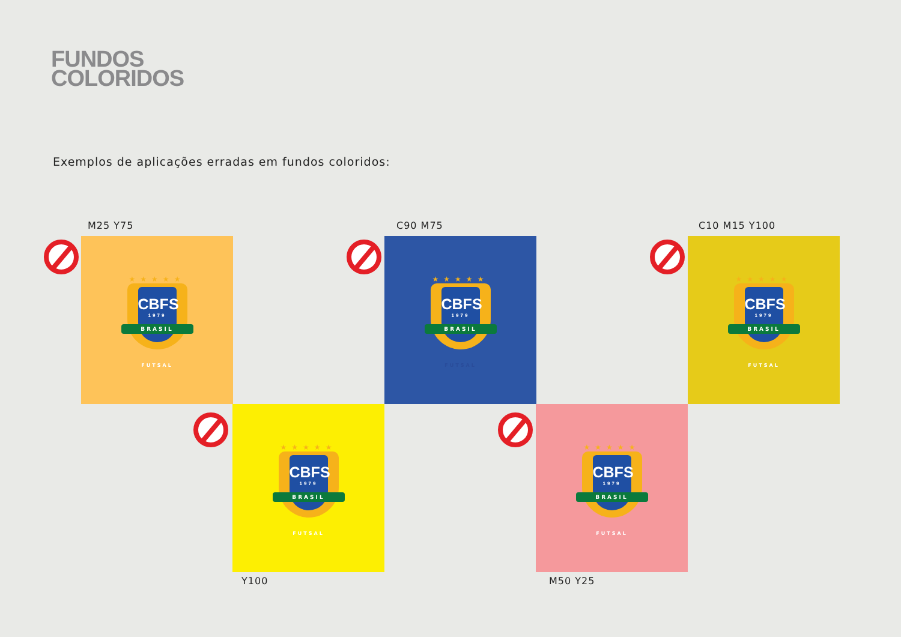FUNDOS
COLORIDOS
Exemplos de aplicações erradas em fundos coloridos:
M25 Y75
★★★★★
CBFS
1979
BRASIL
FUTSAL
C90 M75
★★★★★
CBFS
1979
BRASIL
FUTSAL
C10 M15 Y100
★★★★★
CBFS
1979
BRASIL
FUTSAL
★★★★★
CBFS
1979
BRASIL
FUTSAL
Y100
★★★★★
CBFS
1979
BRASIL
FUTSAL
M50 Y25